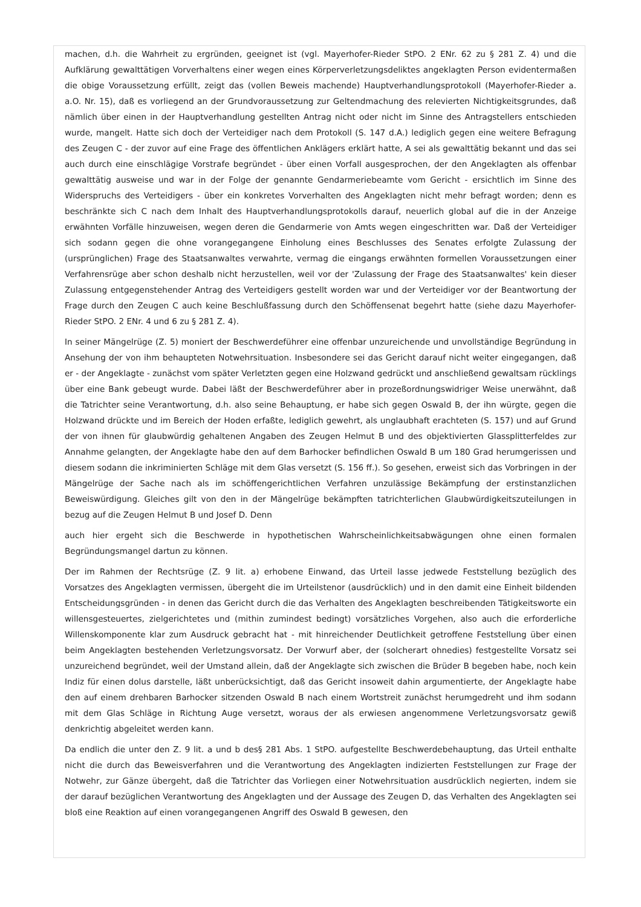machen, d.h. die Wahrheit zu ergründen, geeignet ist (vgl. Mayerhofer-Rieder StPO. 2 ENr. 62 zu § 281 Z. 4) und die Aufklärung gewalttätigen Vorverhaltens einer wegen eines Körperverletzungsdeliktes angeklagten Person evidentermaßen die obige Voraussetzung erfüllt, zeigt das (vollen Beweis machende) Hauptverhandlungsprotokoll (Mayerhofer-Rieder a. a.O. Nr. 15), daß es vorliegend an der Grundvoraussetzung zur Geltendmachung des relevierten Nichtigkeitsgrundes, daß nämlich über einen in der Hauptverhandlung gestellten Antrag nicht oder nicht im Sinne des Antragstellers entschieden wurde, mangelt. Hatte sich doch der Verteidiger nach dem Protokoll (S. 147 d.A.) lediglich gegen eine weitere Befragung des Zeugen C - der zuvor auf eine Frage des öffentlichen Anklägers erklärt hatte, A sei als gewalttätig bekannt und das sei auch durch eine einschlägige Vorstrafe begründet - über einen Vorfall ausgesprochen, der den Angeklagten als offenbar gewalttätig ausweise und war in der Folge der genannte Gendarmeriebeamte vom Gericht - ersichtlich im Sinne des Widerspruchs des Verteidigers - über ein konkretes Vorverhalten des Angeklagten nicht mehr befragt worden; denn es beschränkte sich C nach dem Inhalt des Hauptverhandlungsprotokolls darauf, neuerlich global auf die in der Anzeige erwähnten Vorfälle hinzuweisen, wegen deren die Gendarmerie von Amts wegen eingeschritten war. Daß der Verteidiger sich sodann gegen die ohne vorangegangene Einholung eines Beschlusses des Senates erfolgte Zulassung der (ursprünglichen) Frage des Staatsanwaltes verwahrte, vermag die eingangs erwähnten formellen Voraussetzungen einer Verfahrensrüge aber schon deshalb nicht herzustellen, weil vor der 'Zulassung der Frage des Staatsanwaltes' kein dieser Zulassung entgegenstehender Antrag des Verteidigers gestellt worden war und der Verteidiger vor der Beantwortung der Frage durch den Zeugen C auch keine Beschlußfassung durch den Schöffensenat begehrt hatte (siehe dazu Mayerhofer-Rieder StPO. 2 ENr. 4 und 6 zu § 281 Z. 4).
In seiner Mängelrüge (Z. 5) moniert der Beschwerdeführer eine offenbar unzureichende und unvollständige Begründung in Ansehung der von ihm behaupteten Notwehrsituation. Insbesondere sei das Gericht darauf nicht weiter eingegangen, daß er - der Angeklagte - zunächst vom später Verletzten gegen eine Holzwand gedrückt und anschließend gewaltsam rücklings über eine Bank gebeugt wurde. Dabei läßt der Beschwerdeführer aber in prozeßordnungswidriger Weise unerwähnt, daß die Tatrichter seine Verantwortung, d.h. also seine Behauptung, er habe sich gegen Oswald B, der ihn würgte, gegen die Holzwand drückte und im Bereich der Hoden erfaßte, lediglich gewehrt, als unglaubhaft erachteten (S. 157) und auf Grund der von ihnen für glaubwürdig gehaltenen Angaben des Zeugen Helmut B und des objektivierten Glassplitterfeldes zur Annahme gelangten, der Angeklagte habe den auf dem Barhocker befindlichen Oswald B um 180 Grad herumgerissen und diesem sodann die inkriminierten Schläge mit dem Glas versetzt (S. 156 ff.). So gesehen, erweist sich das Vorbringen in der Mängelrüge der Sache nach als im schöffengerichtlichen Verfahren unzulässige Bekämpfung der erstinstanzlichen Beweiswürdigung. Gleiches gilt von den in der Mängelrüge bekämpften tatrichterlichen Glaubwürdigkeitszuteilungen in bezug auf die Zeugen Helmut B und Josef D. Denn
auch hier ergeht sich die Beschwerde in hypothetischen Wahrscheinlichkeitsabwägungen ohne einen formalen Begründungsmangel dartun zu können.
Der im Rahmen der Rechtsrüge (Z. 9 lit. a) erhobene Einwand, das Urteil lasse jedwede Feststellung bezüglich des Vorsatzes des Angeklagten vermissen, übergeht die im Urteilstenor (ausdrücklich) und in den damit eine Einheit bildenden Entscheidungsgründen - in denen das Gericht durch die das Verhalten des Angeklagten beschreibenden Tätigkeitsworte ein willensgesteuertes, zielgerichtetes und (mithin zumindest bedingt) vorsätzliches Vorgehen, also auch die erforderliche Willenskomponente klar zum Ausdruck gebracht hat - mit hinreichender Deutlichkeit getroffene Feststellung über einen beim Angeklagten bestehenden Verletzungsvorsatz. Der Vorwurf aber, der (solcherart ohnedies) festgestellte Vorsatz sei unzureichend begründet, weil der Umstand allein, daß der Angeklagte sich zwischen die Brüder B begeben habe, noch kein Indiz für einen dolus darstelle, läßt unberücksichtigt, daß das Gericht insoweit dahin argumentierte, der Angeklagte habe den auf einem drehbaren Barhocker sitzenden Oswald B nach einem Wortstreit zunächst herumgedreht und ihm sodann mit dem Glas Schläge in Richtung Auge versetzt, woraus der als erwiesen angenommene Verletzungsvorsatz gewiß denkrichtig abgeleitet werden kann.
Da endlich die unter den Z. 9 lit. a und b des§ 281 Abs. 1 StPO. aufgestellte Beschwerdebehauptung, das Urteil enthalte nicht die durch das Beweisverfahren und die Verantwortung des Angeklagten indizierten Feststellungen zur Frage der Notwehr, zur Gänze übergeht, daß die Tatrichter das Vorliegen einer Notwehrsituation ausdrücklich negierten, indem sie der darauf bezüglichen Verantwortung des Angeklagten und der Aussage des Zeugen D, das Verhalten des Angeklagten sei bloß eine Reaktion auf einen vorangegangenen Angriff des Oswald B gewesen, den